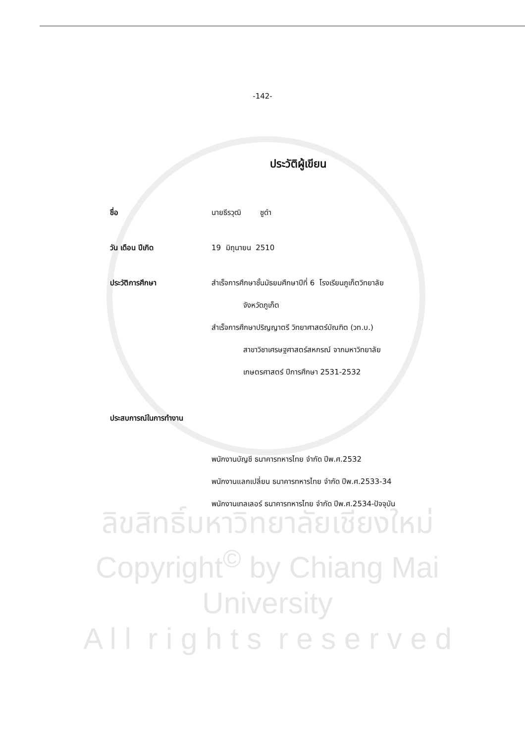-142-
ประวัติผู้เขียน
ชื่อ นายธีรวุฒิ ชูดำ
วัน เดือน ปีเกิด 19 มิถุนายน 2510
ประวัติการศึกษา สำเร็จการศึกษาชั้นมัธยมศึกษาปีที่ 6 โรงเรียนภูเก็ตวิทยาลัย
จังหวัดภูเก็ต
สำเร็จการศึกษาปริญญาตรี วิทยาศาสตร์บัณฑิต (วท.บ.)
สาขาวิชาเศรษฐศาสตร์สหกรณ์ จากมหาวิทยาลัย
เกษตรศาสตร์ ปีการศึกษา 2531-2532
ประสบการณ์ในการทำงาน
พนักงานบัญชี ธนาคารทหารไทย จำกัด ปีพ.ศ.2532
พนักงานแลกเปลี่ยน ธนาคารทหารไทย จำกัด ปีพ.ศ.2533-34
พนักงานเทลเลอร์ ธนาคารทหารไทย จำกัด ปีพ.ศ.2534-ปัจจุบัน
ลิขสิทธิ์มหาวิทยาลัยเชียงใหม่
Copyright<sup>©</sup> by Chiang Mai University
A l l r i g h t s r e s e r v e d